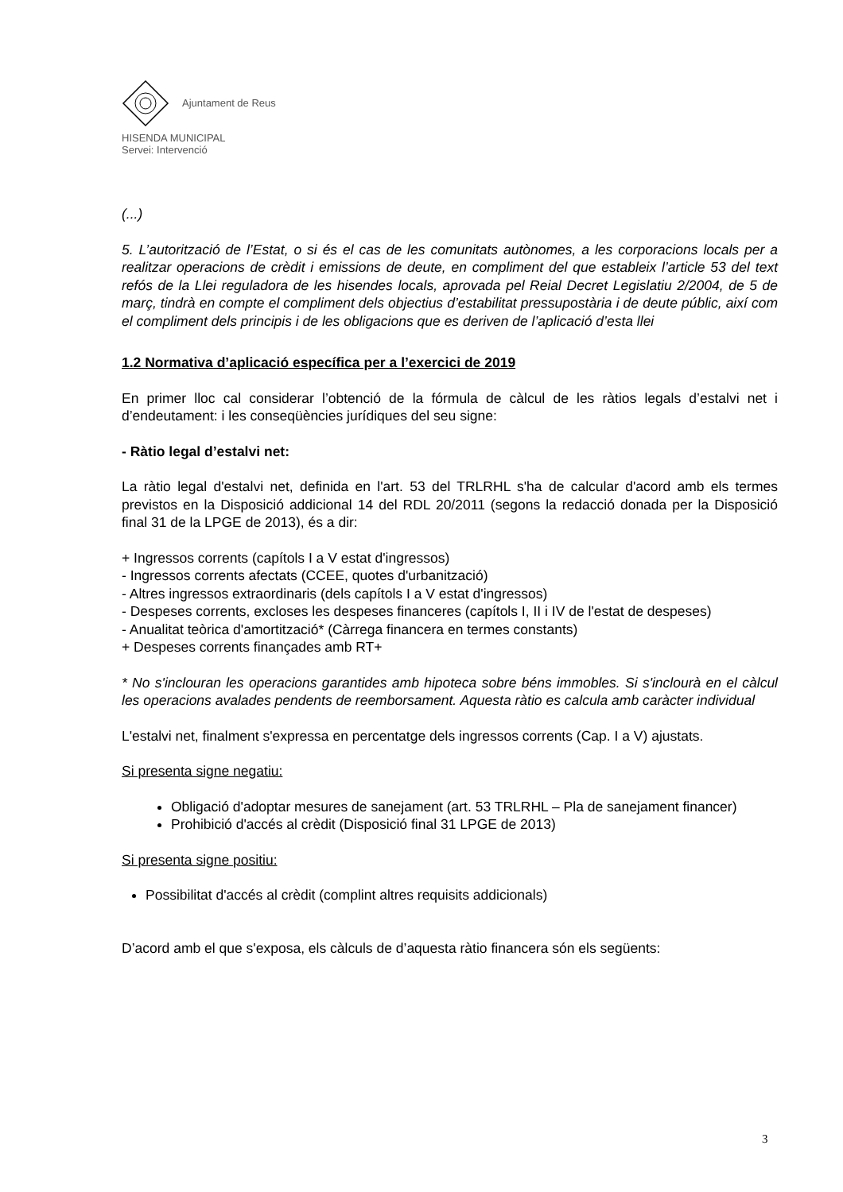Ajuntament de Reus
HISENDA MUNICIPAL
Servei: Intervenció
(...)
5. L’autorització de l’Estat, o si és el cas de les comunitats autònomes, a les corporacions locals per a realitzar operacions de crèdit i emissions de deute, en compliment del que estableix l’article 53 del text refós de la Llei reguladora de les hisendes locals, aprovada pel Reial Decret Legislatiu 2/2004, de 5 de març, tindrà en compte el compliment dels objectius d’estabilitat pressupostària i de deute públic, així com el compliment dels principis i de les obligacions que es deriven de l’aplicació d’esta llei
1.2 Normativa d’aplicació específica per a l’exercici de 2019
En primer lloc cal considerar l’obtenció de la fórmula de càlcul de les ràtios legals d’estalvi net i d’endeutament: i les conseqüències jurídiques del seu signe:
- Ràtio legal d’estalvi net:
La ràtio legal d'estalvi net, definida en l'art. 53 del TRLRHL s'ha de calcular d'acord amb els termes previstos en la Disposició addicional 14 del RDL 20/2011 (segons la redacció donada per la Disposició final 31 de la LPGE de 2013), és a dir:
+ Ingressos corrents (capítols I a V estat d'ingressos)
- Ingressos corrents afectats (CCEE, quotes d'urbanització)
- Altres ingressos extraordinaris (dels capítols I a V estat d'ingressos)
- Despeses corrents, excloses les despeses financeres (capítols I, II i IV de l'estat de despeses)
- Anualitat teòrica d'amortització* (Càrrega financera en termes constants)
+ Despeses corrents finançades amb RT+
* No s'inclouran les operacions garantides amb hipoteca sobre béns immobles. Si s'inclourà en el càlcul les operacions avalades pendents de reemborsament. Aquesta ràtio es calcula amb caràcter individual
L'estalvi net, finalment s'expressa en percentatge dels ingressos corrents (Cap. I a V) ajustats.
Si presenta signe negatiu:
Obligació d'adoptar mesures de sanejament (art. 53 TRLRHL – Pla de sanejament financer)
Prohibició d'accés al crèdit (Disposició final 31 LPGE de 2013)
Si presenta signe positiu:
Possibilitat d'accés al crèdit (complint altres requisits addicionals)
D’acord amb el que s'exposa, els càlculs de d’aquesta ràtio financera són els següents:
3